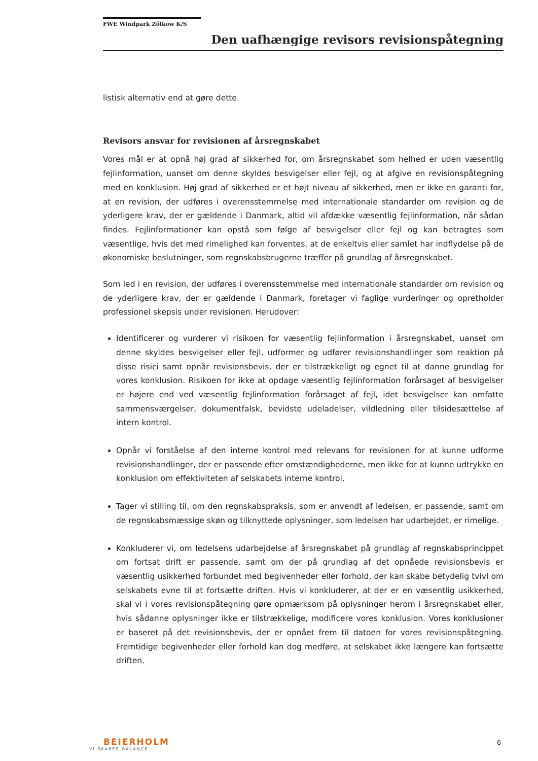FWE Windpark Zölkow K/S
Den uafhængige revisors revisionspåtegning
listisk alternativ end at gøre dette.
Revisors ansvar for revisionen af årsregnskabet
Vores mål er at opnå høj grad af sikkerhed for, om årsregnskabet som helhed er uden væsentlig fejlinformation, uanset om denne skyldes besvigelser eller fejl, og at afgive en revisionspåtegning med en konklusion. Høj grad af sikkerhed er et højt niveau af sikkerhed, men er ikke en garanti for, at en revision, der udføres i overensstemmelse med internationale standarder om revision og de yderligere krav, der er gældende i Danmark, altid vil afdække væsentlig fejlinformation, når sådan findes. Fejlinformationer kan opstå som følge af besvigelser eller fejl og kan betragtes som væsentlige, hvis det med rimelighed kan forventes, at de enkeltvis eller samlet har indflydelse på de økonomiske beslutninger, som regnskabsbrugerne træffer på grundlag af årsregnskabet.
Som led i en revision, der udføres i overensstemmelse med internationale standarder om revision og de yderligere krav, der er gældende i Danmark, foretager vi faglige vurderinger og opretholder professionel skepsis under revisionen. Herudover:
Identificerer og vurderer vi risikoen for væsentlig fejlinformation i årsregnskabet, uanset om denne skyldes besvigelser eller fejl, udformer og udfører revisionshandlinger som reaktion på disse risici samt opnår revisionsbevis, der er tilstrækkeligt og egnet til at danne grundlag for vores konklusion. Risikoen for ikke at opdage væsentlig fejlinformation forårsaget af besvigelser er højere end ved væsentlig fejlinformation forårsaget af fejl, idet besvigelser kan omfatte sammensværgelser, dokumentfalsk, bevidste udeladelser, vildledning eller tilsidesættelse af intern kontrol.
Opnår vi forståelse af den interne kontrol med relevans for revisionen for at kunne udforme revisionshandlinger, der er passende efter omstændighederne, men ikke for at kunne udtrykke en konklusion om effektiviteten af selskabets interne kontrol.
Tager vi stilling til, om den regnskabspraksis, som er anvendt af ledelsen, er passende, samt om de regnskabsmæssige skøn og tilknyttede oplysninger, som ledelsen har udarbejdet, er rimelige.
Konkluderer vi, om ledelsens udarbejdelse af årsregnskabet på grundlag af regnskabsprincippet om fortsat drift er passende, samt om der på grundlag af det opnåede revisionsbevis er væsentlig usikkerhed forbundet med begivenheder eller forhold, der kan skabe betydelig tvivl om selskabets evne til at fortsætte driften. Hvis vi konkluderer, at der er en væsentlig usikkerhed, skal vi i vores revisionspåtegning gøre opmærksom på oplysninger herom i årsregnskabet eller, hvis sådanne oplysninger ikke er tilstrækkelige, modificere vores konklusion. Vores konklusioner er baseret på det revisionsbevis, der er opnået frem til datoen for vores revisionspåtegning. Fremtidige begivenheder eller forhold kan dog medføre, at selskabet ikke længere kan fortsætte driften.
BEIERHOLM
VI SKABER BALANCE
6